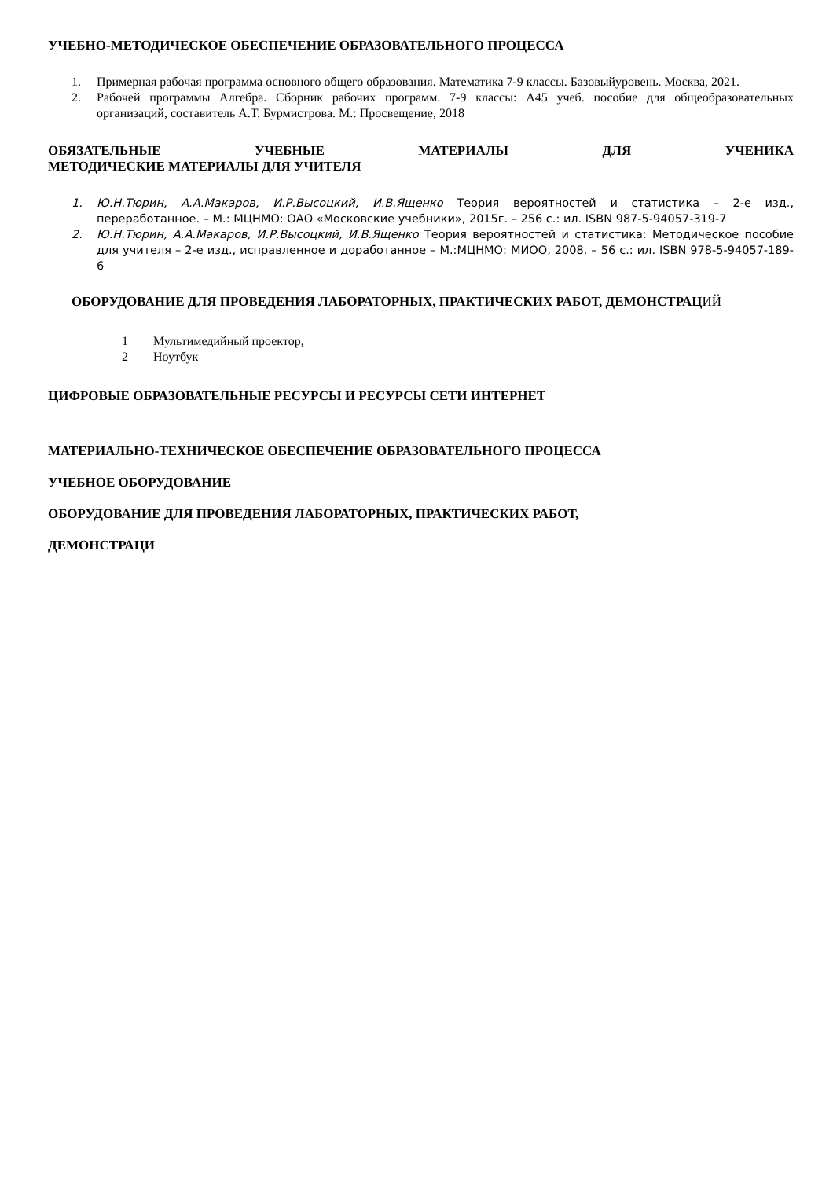УЧЕБНО-МЕТОДИЧЕСКОЕ ОБЕСПЕЧЕНИЕ ОБРАЗОВАТЕЛЬНОГО ПРОЦЕССА
1. Примерная рабочая программа основного общего образования. Математика 7-9 классы. Базовыйуровень. Москва, 2021.
2. Рабочей программы Алгебра. Сборник рабочих программ. 7-9 классы: А45 учеб. пособие для общеобразовательных организаций, составитель А.Т. Бурмистрова. М.: Просвещение, 2018
ОБЯЗАТЕЛЬНЫЕ УЧЕБНЫЕ МАТЕРИАЛЫ ДЛЯ УЧЕНИКА
МЕТОДИЧЕСКИЕ МАТЕРИАЛЫ ДЛЯ УЧИТЕЛЯ
1. Ю.Н.Тюрин, А.А.Макаров, И.Р.Высоцкий, И.В.Ященко Теория вероятностей и статистика – 2-е изд., переработанное. – М.: МЦНМО: ОАО «Московские учебники», 2015г. – 256 с.: ил. ISBN 987-5-94057-319-7
2. Ю.Н.Тюрин, А.А.Макаров, И.Р.Высоцкий, И.В.Ященко Теория вероятностей и статистика: Методическое пособие для учителя – 2-е изд., исправленное и доработанное – М.:МЦНМО: МИОО, 2008. – 56 с.: ил. ISBN 978-5-94057-189-6
ОБОРУДОВАНИЕ ДЛЯ ПРОВЕДЕНИЯ ЛАБОРАТОРНЫХ, ПРАКТИЧЕСКИХ РАБОТ, ДЕМОНСТРАЦИЙ
1 Мультимедийный проектор,
2 Ноутбук
ЦИФРОВЫЕ ОБРАЗОВАТЕЛЬНЫЕ РЕСУРСЫ И РЕСУРСЫ СЕТИ ИНТЕРНЕТ
МАТЕРИАЛЬНО-ТЕХНИЧЕСКОЕ ОБЕСПЕЧЕНИЕ ОБРАЗОВАТЕЛЬНОГО ПРОЦЕССА
УЧЕБНОЕ ОБОРУДОВАНИЕ
ОБОРУДОВАНИЕ ДЛЯ ПРОВЕДЕНИЯ ЛАБОРАТОРНЫХ, ПРАКТИЧЕСКИХ РАБОТ,
ДЕМОНСТРАЦИ